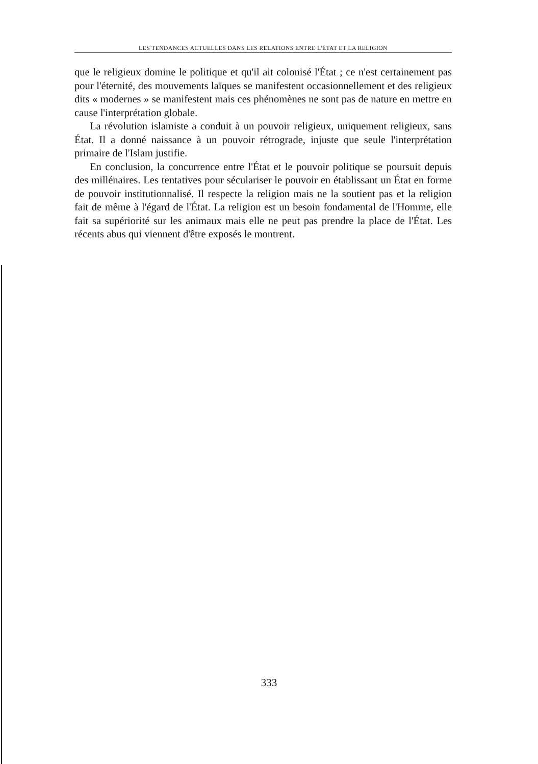LES TENDANCES ACTUELLES DANS LES RELATIONS ENTRE L'ÉTAT ET LA RELIGION
que le religieux domine le politique et qu'il ait colonisé l'État ; ce n'est certainement pas pour l'éternité, des mouvements laïques se manifestent occasionnellement et des religieux dits « modernes » se manifestent mais ces phénomènes ne sont pas de nature en mettre en cause l'interprétation globale.
La révolution islamiste a conduit à un pouvoir religieux, uniquement religieux, sans État. Il a donné naissance à un pouvoir rétrograde, injuste que seule l'interprétation primaire de l'Islam justifie.
En conclusion, la concurrence entre l'État et le pouvoir politique se poursuit depuis des millénaires. Les tentatives pour séculariser le pouvoir en établissant un État en forme de pouvoir institutionnalisé. Il respecte la religion mais ne la soutient pas et la religion fait de même à l'égard de l'État. La religion est un besoin fondamental de l'Homme, elle fait sa supériorité sur les animaux mais elle ne peut pas prendre la place de l'État. Les récents abus qui viennent d'être exposés le montrent.
333